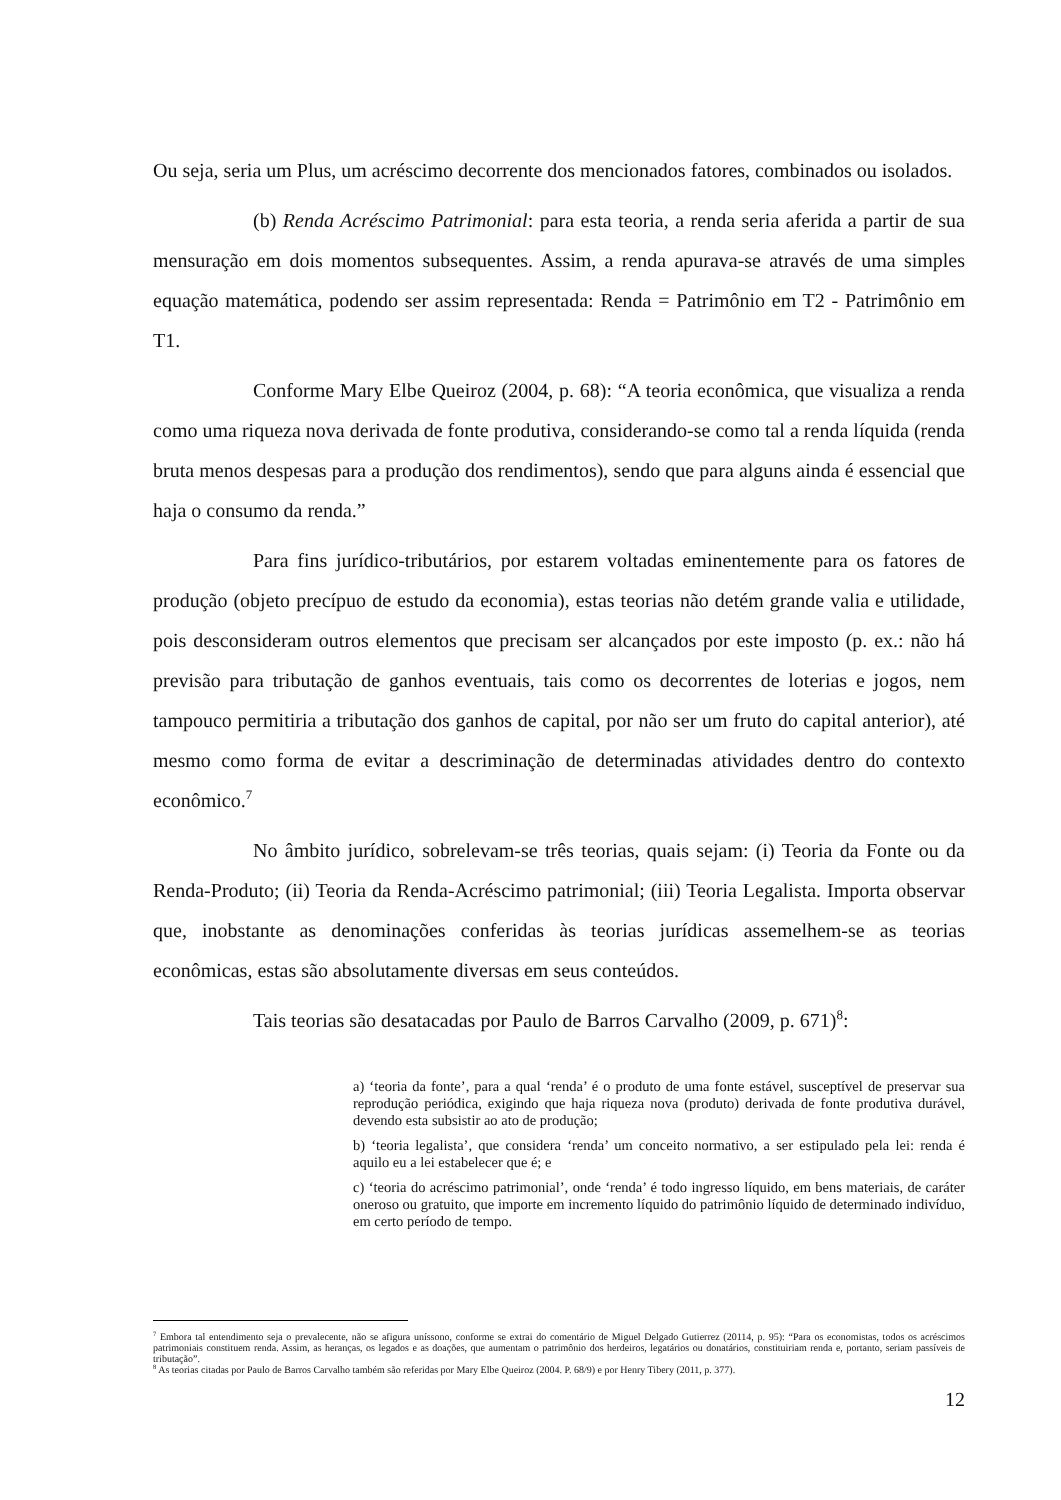Ou seja, seria um Plus, um acréscimo decorrente dos mencionados fatores, combinados ou isolados.
(b) Renda Acréscimo Patrimonial: para esta teoria, a renda seria aferida a partir de sua mensuração em dois momentos subsequentes. Assim, a renda apurava-se através de uma simples equação matemática, podendo ser assim representada: Renda = Patrimônio em T2 - Patrimônio em T1.
Conforme Mary Elbe Queiroz (2004, p. 68): “A teoria econômica, que visualiza a renda como uma riqueza nova derivada de fonte produtiva, considerando-se como tal a renda líquida (renda bruta menos despesas para a produção dos rendimentos), sendo que para alguns ainda é essencial que haja o consumo da renda.”
Para fins jurídico-tributários, por estarem voltadas eminentemente para os fatores de produção (objeto precípuo de estudo da economia), estas teorias não detém grande valia e utilidade, pois desconsideram outros elementos que precisam ser alcançados por este imposto (p. ex.: não há previsão para tributação de ganhos eventuais, tais como os decorrentes de loterias e jogos, nem tampouco permitiria a tributação dos ganhos de capital, por não ser um fruto do capital anterior), até mesmo como forma de evitar a descriminação de determinadas atividades dentro do contexto econômico.<sup>7</sup>
No âmbito jurídico, sobrelevam-se três teorias, quais sejam: (i) Teoria da Fonte ou da Renda-Produto; (ii) Teoria da Renda-Acréscimo patrimonial; (iii) Teoria Legalista. Importa observar que, inobstante as denominações conferidas às teorias jurídicas assemelhem-se as teorias econômicas, estas são absolutamente diversas em seus conteúdos.
Tais teorias são desatacadas por Paulo de Barros Carvalho (2009, p. 671)<sup>8</sup>:
a) ‘teoria da fonte’, para a qual ‘renda’ é o produto de uma fonte estável, susceptível de preservar sua reprodução periódica, exigindo que haja riqueza nova (produto) derivada de fonte produtiva durável, devendo esta subsistir ao ato de produção;
b) ‘teoria legalista’, que considera ‘renda’ um conceito normativo, a ser estipulado pela lei: renda é aquilo eu a lei estabelecer que é; e
c) ‘teoria do acréscimo patrimonial’, onde ‘renda’ é todo ingresso líquido, em bens materiais, de caráter oneroso ou gratuito, que importe em incremento líquido do patrimônio líquido de determinado indivíduo, em certo período de tempo.
<sup>7</sup> Embora tal entendimento seja o prevalecente, não se afigura uníssono, conforme se extrai do comentário de Miguel Delgado Gutierrez (20114, p. 95): “Para os economistas, todos os acréscimos patrimoniais constituem renda. Assim, as heranças, os legados e as doações, que aumentam o patrimônio dos herdeiros, legatários ou donatários, constituiriam renda e, portanto, seriam passíveis de tributação”.
<sup>8</sup> As teorias citadas por Paulo de Barros Carvalho também são referidas por Mary Elbe Queiroz (2004. P. 68/9) e por Henry Tibery (2011, p. 377).
12